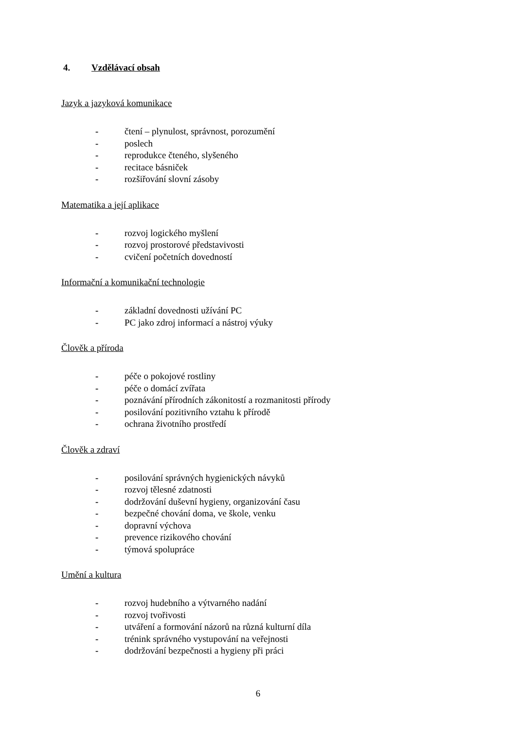4. Vzdělávací obsah
Jazyk a jazyková komunikace
- čtení – plynulost, správnost, porozumění
- poslech
- reprodukce čteného, slyšeného
- recitace básniček
- rozšiřování slovní zásoby
Matematika a její aplikace
- rozvoj logického myšlení
- rozvoj prostorové představivosti
- cvičení početních dovedností
Informační a komunikační technologie
- základní dovednosti užívání PC
- PC jako zdroj informací a nástroj výuky
Člověk a příroda
- péče o pokojové rostliny
- péče o domácí zvířata
- poznávání přírodních zákonitostí a rozmanitosti přírody
- posilování pozitivního vztahu k přírodě
- ochrana životního prostředí
Člověk a zdraví
- posilování správných hygienických návyků
- rozvoj tělesné zdatnosti
- dodržování duševní hygieny, organizování času
- bezpečné chování doma, ve škole, venku
- dopravní výchova
- prevence rizikového chování
- týmová spolupráce
Umění a kultura
- rozvoj hudebního a výtvarného nadání
- rozvoj tvořivosti
- utváření a formování názorů na různá kulturní díla
- trénink správného vystupování na veřejnosti
- dodržování bezpečnosti a hygieny při práci
6